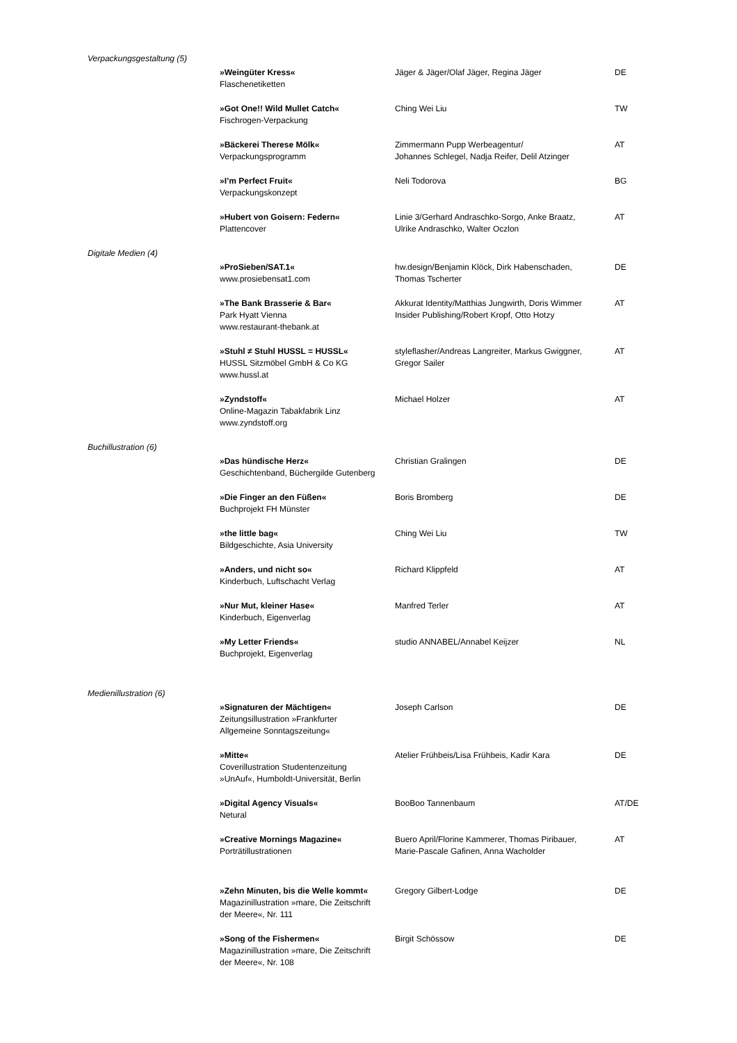Verpackungsgestaltung (5)
| »Weingüter Kress« Flaschenetiketten | Jäger & Jäger/Olaf Jäger, Regina Jäger | DE |
| »Got One!! Wild Mullet Catch« Fischrogen-Verpackung | Ching Wei Liu | TW |
| »Bäckerei Therese Mölk« Verpackungsprogramm | Zimmermann Pupp Werbeagentur/ Johannes Schlegel, Nadja Reifer, Delil Atzinger | AT |
| »I’m Perfect Fruit« Verpackungskonzept | Neli Todorova | BG |
| »Hubert von Goisern: Federn« Plattencover | Linie 3/Gerhard Andraschko-Sorgo, Anke Braatz, Ulrike Andraschko, Walter Oczlon | AT |
Digitale Medien (4)
| »ProSieben/SAT.1« www.prosiebensat1.com | hw.design/Benjamin Klöck, Dirk Habenschaden, Thomas Tscherter | DE |
| »The Bank Brasserie & Bar« Park Hyatt Vienna www.restaurant-thebank.at | Akkurat Identity/Matthias Jungwirth, Doris Wimmer Insider Publishing/Robert Kropf, Otto Hotzy | AT |
| »Stuhl ≠ Stuhl HUSSL = HUSSL« HUSSL Sitzmöbel GmbH & Co KG www.hussl.at | styleflasher/Andreas Langreiter, Markus Gwiggner, Gregor Sailer | AT |
| »Zyndstoff« Online-Magazin Tabakfabrik Linz www.zyndstoff.org | Michael Holzer | AT |
Buchillustration (6)
| »Das hündische Herz« Geschichtenband, Büchergilde Gutenberg | Christian Gralingen | DE |
| »Die Finger an den Füßen« Buchprojekt FH Münster | Boris Bromberg | DE |
| »the little bag« Bildgeschichte, Asia University | Ching Wei Liu | TW |
| »Anders, und nicht so« Kinderbuch, Luftschacht Verlag | Richard Klippfeld | AT |
| »Nur Mut, kleiner Hase« Kinderbuch, Eigenverlag | Manfred Terler | AT |
| »My Letter Friends« Buchprojekt, Eigenverlag | studio ANNABEL/Annabel Keijzer | NL |
Medienillustration (6)
| »Signaturen der Mächtigen« Zeitungsillustration »Frankfurter Allgemeine Sonntagszeitung« | Joseph Carlson | DE |
| »Mitte« Coverillustration Studentenzeitung »UnAuf«, Humboldt-Universität, Berlin | Atelier Frühbeis/Lisa Frühbeis, Kadir Kara | DE |
| »Digital Agency Visuals« Netural | BooBoo Tannenbaum | AT/DE |
| »Creative Mornings Magazine« Porträtillustrationen | Buero April/Florine Kammerer, Thomas Piribauer, Marie-Pascale Gafinen, Anna Wacholder | AT |
| »Zehn Minuten, bis die Welle kommt« Magazinillustration »mare, Die Zeitschrift der Meere«, Nr. 111 | Gregory Gilbert-Lodge | DE |
| »Song of the Fishermen« Magazinillustration »mare, Die Zeitschrift der Meere«, Nr. 108 | Birgit Schössow | DE |